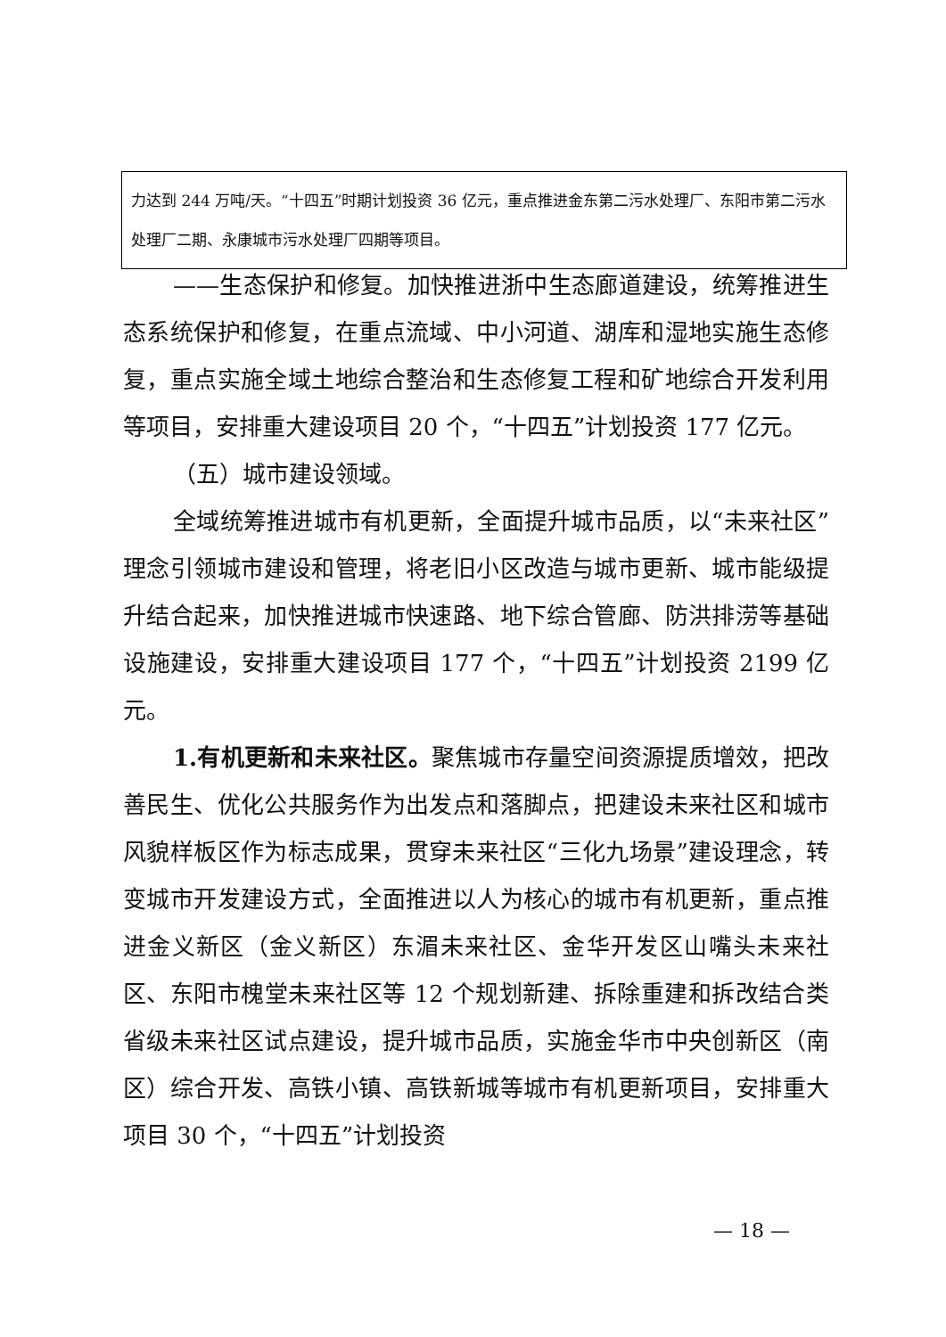力达到 244 万吨/天。“十四五”时期计划投资 36 亿元，重点推进金东第二污水处理厂、东阳市第二污水处理厂二期、永康城市污水处理厂四期等项目。
——生态保护和修复。加快推进浙中生态廊道建设，统筹推进生态系统保护和修复，在重点流域、中小河道、湖库和湿地实施生态修复，重点实施全域土地综合整治和生态修复工程和矿地综合开发利用等项目，安排重大建设项目 20 个，“十四五”计划投资 177 亿元。
（五）城市建设领域。
全域统筹推进城市有机更新，全面提升城市品质，以“未来社区”理念引领城市建设和管理，将老旧小区改造与城市更新、城市能级提升结合起来，加快推进城市快速路、地下综合管廊、防洪排涝等基础设施建设，安排重大建设项目 177 个，“十四五”计划投资 2199 亿元。
1.有机更新和未来社区。聚焦城市存量空间资源提质增效，把改善民生、优化公共服务作为出发点和落脚点，把建设未来社区和城市风貌样板区作为标志成果，贯穿未来社区“三化九场景”建设理念，转变城市开发建设方式，全面推进以人为核心的城市有机更新，重点推进金义新区（金义新区）东湄未来社区、金华开发区山嘴头未来社区、东阳市槐堂未来社区等 12 个规划新建、拆除重建和拆改结合类省级未来社区试点建设，提升城市品质，实施金华市中央创新区（南区）综合开发、高铁小镇、高铁新城等城市有机更新项目，安排重大项目 30 个，“十四五”计划投资
— 18 —